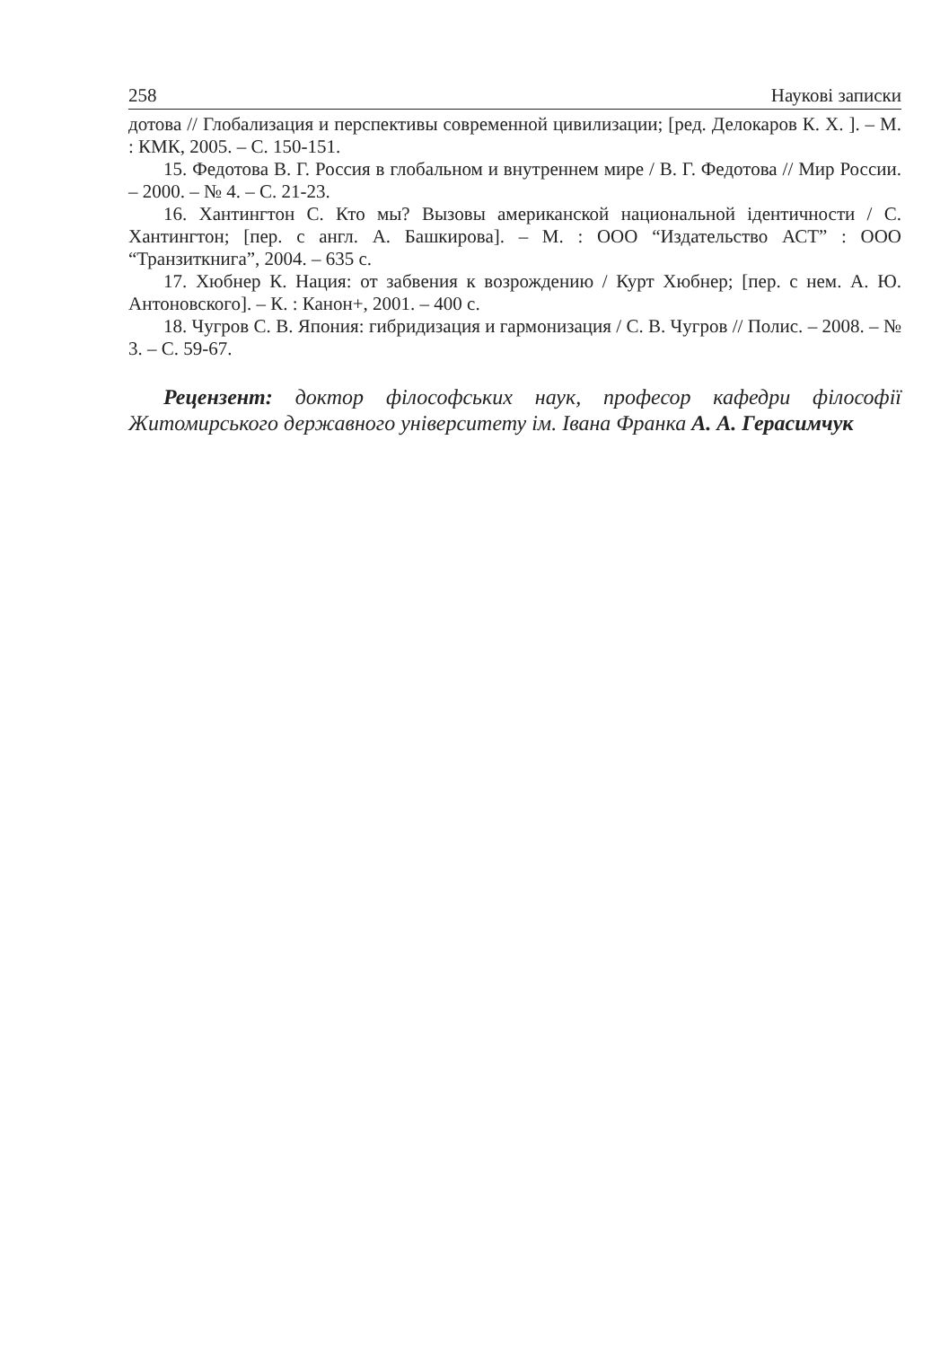258 Наукові записки
дотова // Глобализация и перспективы современной цивилизации; [ред. Делокаров К. Х. ]. – М. : КМК, 2005. – С. 150-151.
15. Федотова В. Г. Россия в глобальном и внутреннем мире / В. Г. Федотова // Мир России. – 2000. – № 4. – С. 21-23.
16. Хантингтон С. Кто мы? Вызовы американской национальной ідентичности / С. Хантингтон; [пер. с англ. А. Башкирова]. – М. : ООО “Издательство АСТ” : ООО “Транзиткнига”, 2004. – 635 с.
17. Хюбнер К. Нация: от забвения к возрождению / Курт Хюбнер; [пер. с нем. А. Ю. Антоновского]. – К. : Канон+, 2001. – 400 с.
18. Чугров С. В. Япония: гибридизация и гармонизация / С. В. Чугров // Полис. – 2008. – № 3. – С. 59-67.
Рецензент: доктор філософських наук, професор кафедри філософії Житомирського державного університету ім. Івана Франка А. А. Герасимчук